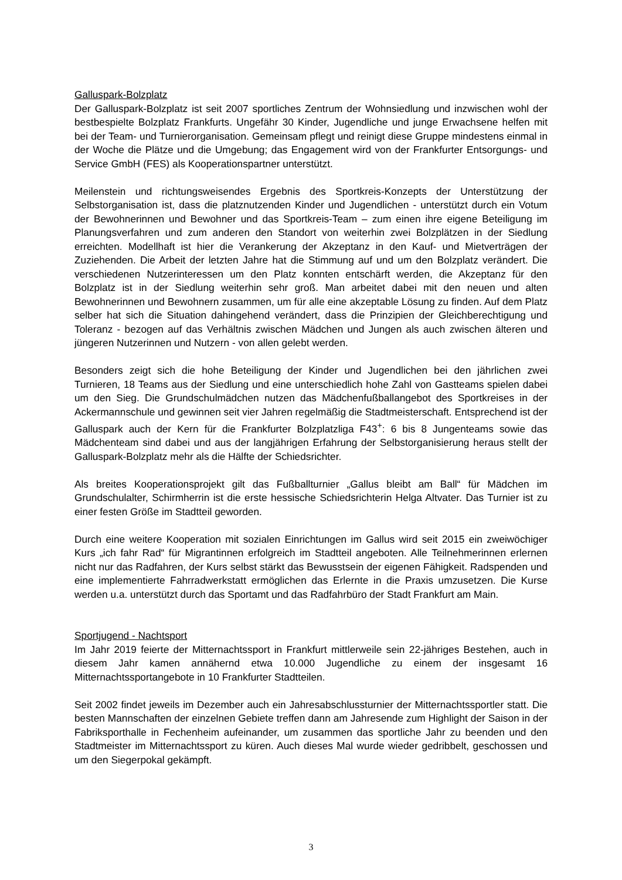Galluspark-Bolzplatz
Der Galluspark-Bolzplatz ist seit 2007 sportliches Zentrum der Wohnsiedlung und inzwischen wohl der bestbespielte Bolzplatz Frankfurts. Ungefähr 30 Kinder, Jugendliche und junge Erwachsene helfen mit bei der Team- und Turnierorganisation. Gemeinsam pflegt und reinigt diese Gruppe mindestens einmal in der Woche die Plätze und die Umgebung; das Engagement wird von der Frankfurter Entsorgungs- und Service GmbH (FES) als Kooperationspartner unterstützt.
Meilenstein und richtungsweisendes Ergebnis des Sportkreis-Konzepts der Unterstützung der Selbstorganisation ist, dass die platznutzenden Kinder und Jugendlichen - unterstützt durch ein Votum der Bewohnerinnen und Bewohner und das Sportkreis-Team – zum einen ihre eigene Beteiligung im Planungsverfahren und zum anderen den Standort von weiterhin zwei Bolzplätzen in der Siedlung erreichten. Modellhaft ist hier die Verankerung der Akzeptanz in den Kauf- und Mietverträgen der Zuziehenden. Die Arbeit der letzten Jahre hat die Stimmung auf und um den Bolzplatz verändert. Die verschiedenen Nutzerinteressen um den Platz konnten entschärft werden, die Akzeptanz für den Bolzplatz ist in der Siedlung weiterhin sehr groß. Man arbeitet dabei mit den neuen und alten Bewohnerinnen und Bewohnern zusammen, um für alle eine akzeptable Lösung zu finden. Auf dem Platz selber hat sich die Situation dahingehend verändert, dass die Prinzipien der Gleichberechtigung und Toleranz - bezogen auf das Verhältnis zwischen Mädchen und Jungen als auch zwischen älteren und jüngeren Nutzerinnen und Nutzern - von allen gelebt werden.
Besonders zeigt sich die hohe Beteiligung der Kinder und Jugendlichen bei den jährlichen zwei Turnieren, 18 Teams aus der Siedlung und eine unterschiedlich hohe Zahl von Gastteams spielen dabei um den Sieg. Die Grundschulmädchen nutzen das Mädchenfußballangebot des Sportkreises in der Ackermannschule und gewinnen seit vier Jahren regelmäßig die Stadtmeisterschaft. Entsprechend ist der Galluspark auch der Kern für die Frankfurter Bolzplatzliga F43<sup>+</sup>: 6 bis 8 Jungenteams sowie das Mädchenteam sind dabei und aus der langjährigen Erfahrung der Selbstorganisierung heraus stellt der Galluspark-Bolzplatz mehr als die Hälfte der Schiedsrichter.
Als breites Kooperationsprojekt gilt das Fußballturnier „Gallus bleibt am Ball“ für Mädchen im Grundschulalter, Schirmherrin ist die erste hessische Schiedsrichterin Helga Altvater. Das Turnier ist zu einer festen Größe im Stadtteil geworden.
Durch eine weitere Kooperation mit sozialen Einrichtungen im Gallus wird seit 2015 ein zweiwöchiger Kurs „ich fahr Rad“ für Migrantinnen erfolgreich im Stadtteil angeboten. Alle Teilnehmerinnen erlernen nicht nur das Radfahren, der Kurs selbst stärkt das Bewusstsein der eigenen Fähigkeit. Radspenden und eine implementierte Fahrradwerkstatt ermöglichen das Erlernte in die Praxis umzusetzen. Die Kurse werden u.a. unterstützt durch das Sportamt und das Radfahrbüro der Stadt Frankfurt am Main.
Sportjugend - Nachtsport
Im Jahr 2019 feierte der Mitternachtssport in Frankfurt mittlerweile sein 22-jähriges Bestehen, auch in diesem Jahr kamen annähernd etwa 10.000 Jugendliche zu einem der insgesamt 16 Mitternachtssportangebote in 10 Frankfurter Stadtteilen.
Seit 2002 findet jeweils im Dezember auch ein Jahresabschlussturnier der Mitternachtssportler statt. Die besten Mannschaften der einzelnen Gebiete treffen dann am Jahresende zum Highlight der Saison in der Fabriksporthalle in Fechenheim aufeinander, um zusammen das sportliche Jahr zu beenden und den Stadtmeister im Mitternachtssport zu küren. Auch dieses Mal wurde wieder gedribbelt, geschossen und um den Siegerpokal gekämpft.
3